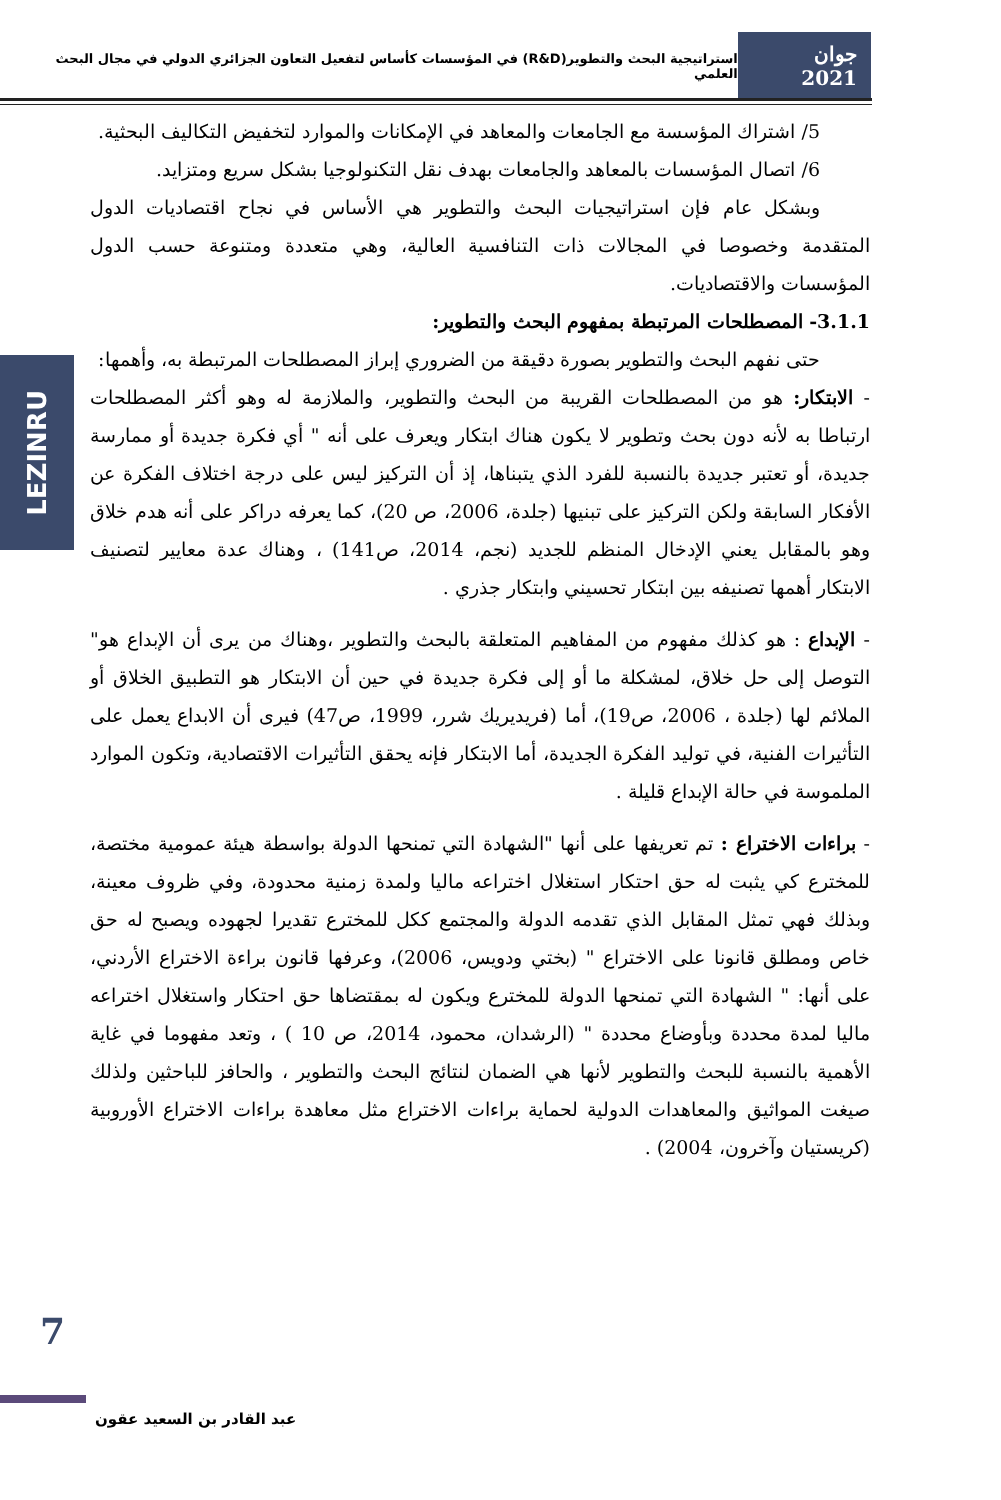جوان 2021
استراتيجية البحث والتطوير(R&D) في المؤسسات كأساس لتفعيل التعاون الجزائري الدولي في مجال البحث العلمي
LEZINRU
5/ اشتراك المؤسسة مع الجامعات والمعاهد في الإمكانات والموارد لتخفيض التكاليف البحثية.
6/ اتصال المؤسسات بالمعاهد والجامعات بهدف نقل التكنولوجيا بشكل سريع ومتزايد.
وبشكل عام فإن استراتيجيات البحث والتطوير هي الأساس في نجاح اقتصاديات الدول المتقدمة وخصوصا في المجالات ذات التنافسية العالية، وهي متعددة ومتنوعة حسب الدول المؤسسات والاقتصاديات.
3.1.1- المصطلحات المرتبطة بمفهوم البحث والتطوير:
حتى نفهم البحث والتطوير بصورة دقيقة من الضروري إبراز المصطلحات المرتبطة به، وأهمها:
- الابتكار: هو من المصطلحات القريبة من البحث والتطوير، والملازمة له وهو أكثر المصطلحات ارتباطا به لأنه دون بحث وتطوير لا يكون هناك ابتكار ويعرف على أنه " أي فكرة جديدة أو ممارسة جديدة، أو تعتبر جديدة بالنسبة للفرد الذي يتبناها، إذ أن التركيز ليس على درجة اختلاف الفكرة عن الأفكار السابقة ولكن التركيز على تبنيها (جلدة، 2006، ص 20)، كما يعرفه دراكر على أنه هدم خلاق وهو بالمقابل يعني الإدخال المنظم للجديد (نجم، 2014، ص141) ، وهناك عدة معايير لتصنيف الابتكار أهمها تصنيفه بين ابتكار تحسيني وابتكار جذري .
- الإبداع : هو كذلك مفهوم من المفاهيم المتعلقة بالبحث والتطوير ،وهناك من يرى أن الإبداع هو" التوصل إلى حل خلاق، لمشكلة ما أو إلى فكرة جديدة في حين أن الابتكار هو التطبيق الخلاق أو الملائم لها (جلدة ، 2006، ص19)، أما (فريديريك شرر، 1999، ص47) فيرى أن الابداع يعمل على التأثيرات الفنية، في توليد الفكرة الجديدة، أما الابتكار فإنه يحقق التأثيرات الاقتصادية، وتكون الموارد الملموسة في حالة الإبداع قليلة .
- براءات الاختراع : تم تعريفها على أنها "الشهادة التي تمنحها الدولة بواسطة هيئة عمومية مختصة، للمخترع كي يثبت له حق احتكار استغلال اختراعه ماليا ولمدة زمنية محدودة، وفي ظروف معينة، وبذلك فهي تمثل المقابل الذي تقدمه الدولة والمجتمع ككل للمخترع تقديرا لجهوده ويصبح له حق خاص ومطلق قانونا على الاختراع " (بختي ودويس، 2006)، وعرفها قانون براءة الاختراع الأردني، على أنها: " الشهادة التي تمنحها الدولة للمخترع ويكون له بمقتضاها حق احتكار واستغلال اختراعه ماليا لمدة محددة وبأوضاع محددة " (الرشدان، محمود، 2014، ص 10 ) ، وتعد مفهوما في غاية الأهمية بالنسبة للبحث والتطوير لأنها هي الضمان لنتائج البحث والتطوير ، والحافز للباحثين ولذلك صيغت المواثيق والمعاهدات الدولية لحماية براءات الاختراع مثل معاهدة براءات الاختراع الأوروبية (كريستيان وآخرون، 2004) .
7
عبد القادر بن السعيد عقون